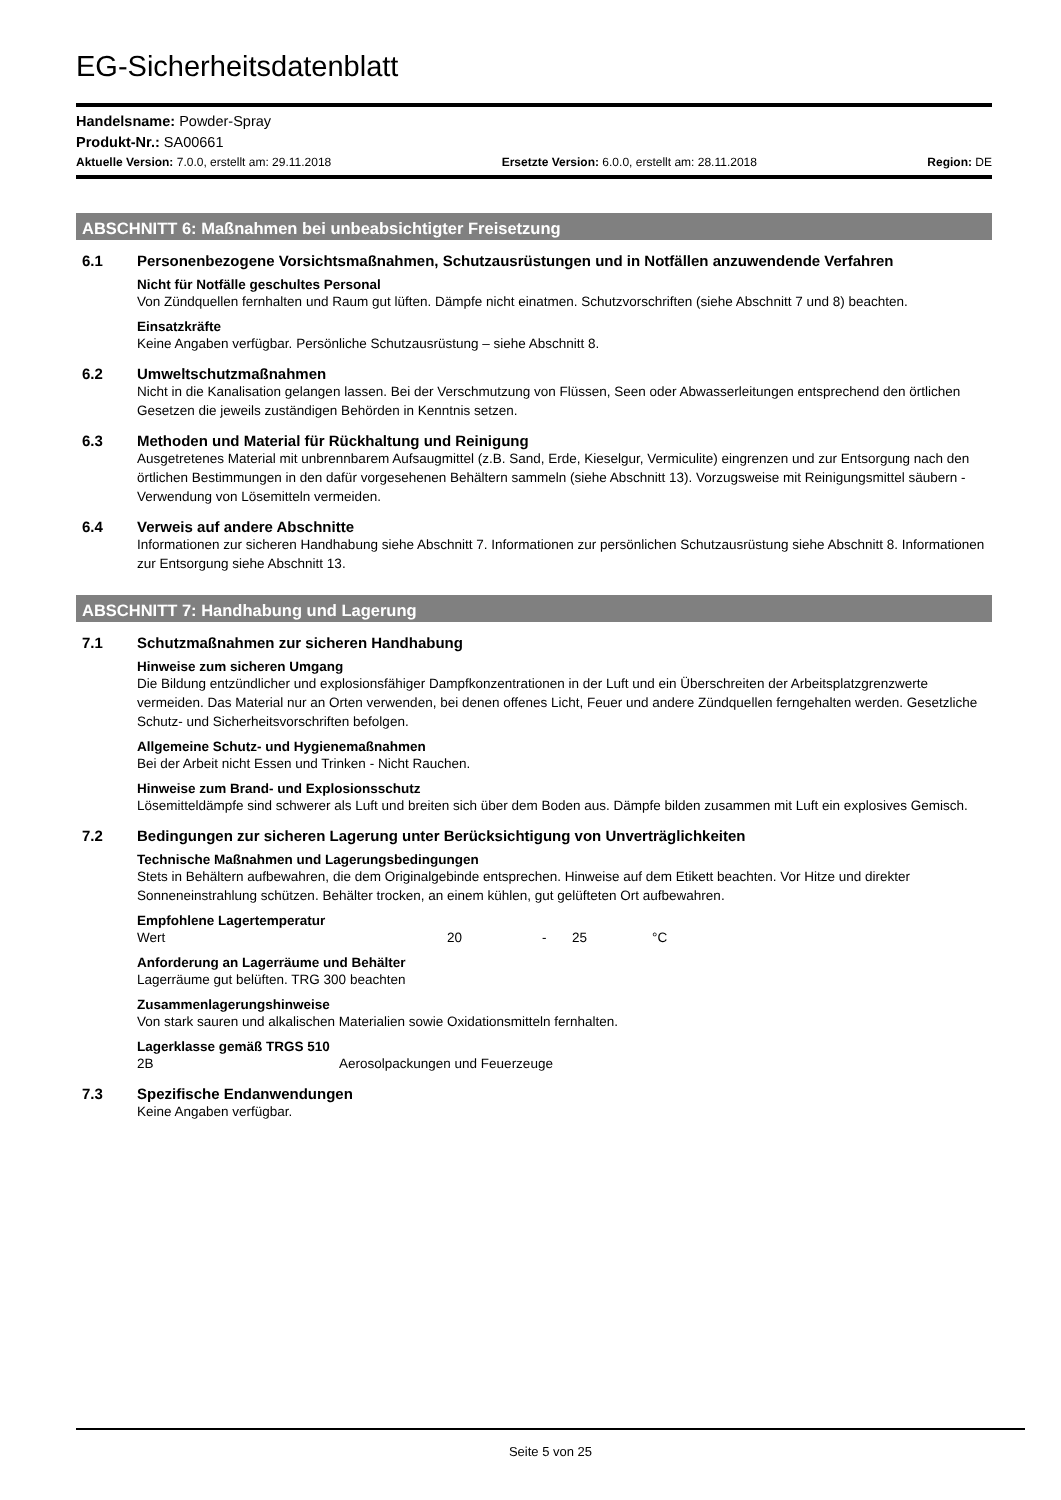EG-Sicherheitsdatenblatt
Handelsname: Powder-Spray
Produkt-Nr.: SA00661
Aktuelle Version: 7.0.0, erstellt am: 29.11.2018 Ersetzte Version: 6.0.0, erstellt am: 28.11.2018 Region: DE
ABSCHNITT 6: Maßnahmen bei unbeabsichtigter Freisetzung
6.1 Personenbezogene Vorsichtsmaßnahmen, Schutzausrüstungen und in Notfällen anzuwendende Verfahren
Nicht für Notfälle geschultes Personal
Von Zündquellen fernhalten und Raum gut lüften. Dämpfe nicht einatmen. Schutzvorschriften (siehe Abschnitt 7 und 8) beachten.
Einsatzkräfte
Keine Angaben verfügbar. Persönliche Schutzausrüstung – siehe Abschnitt 8.
6.2 Umweltschutzmaßnahmen
Nicht in die Kanalisation gelangen lassen. Bei der Verschmutzung von Flüssen, Seen oder Abwasserleitungen entsprechend den örtlichen Gesetzen die jeweils zuständigen Behörden in Kenntnis setzen.
6.3 Methoden und Material für Rückhaltung und Reinigung
Ausgetretenes Material mit unbrennbarem Aufsaugmittel (z.B. Sand, Erde, Kieselgur, Vermiculite) eingrenzen und zur Entsorgung nach den örtlichen Bestimmungen in den dafür vorgesehenen Behältern sammeln (siehe Abschnitt 13). Vorzugsweise mit Reinigungsmittel säubern - Verwendung von Lösemitteln vermeiden.
6.4 Verweis auf andere Abschnitte
Informationen zur sicheren Handhabung siehe Abschnitt 7. Informationen zur persönlichen Schutzausrüstung siehe Abschnitt 8. Informationen zur Entsorgung siehe Abschnitt 13.
ABSCHNITT 7: Handhabung und Lagerung
7.1 Schutzmaßnahmen zur sicheren Handhabung
Hinweise zum sicheren Umgang
Die Bildung entzündlicher und explosionsfähiger Dampfkonzentrationen in der Luft und ein Überschreiten der Arbeitsplatzgrenzwerte vermeiden. Das Material nur an Orten verwenden, bei denen offenes Licht, Feuer und andere Zündquellen ferngehalten werden. Gesetzliche Schutz- und Sicherheitsvorschriften befolgen.
Allgemeine Schutz- und Hygienemaßnahmen
Bei der Arbeit nicht Essen und Trinken - Nicht Rauchen.
Hinweise zum Brand- und Explosionsschutz
Lösemitteldämpfe sind schwerer als Luft und breiten sich über dem Boden aus. Dämpfe bilden zusammen mit Luft ein explosives Gemisch.
7.2 Bedingungen zur sicheren Lagerung unter Berücksichtigung von Unverträglichkeiten
Technische Maßnahmen und Lagerungsbedingungen
Stets in Behältern aufbewahren, die dem Originalgebinde entsprechen. Hinweise auf dem Etikett beachten. Vor Hitze und direkter Sonneneinstrahlung schützen. Behälter trocken, an einem kühlen, gut gelüfteten Ort aufbewahren.
Empfohlene Lagertemperatur
Wert 20 - 25 °C
Anforderung an Lagerräume und Behälter
Lagerräume gut belüften. TRG 300 beachten
Zusammenlagerungshinweise
Von stark sauren und alkalischen Materialien sowie Oxidationsmitteln fernhalten.
Lagerklasse gemäß TRGS 510
2B Aerosolpackungen und Feuerzeuge
7.3 Spezifische Endanwendungen
Keine Angaben verfügbar.
Seite 5 von 25